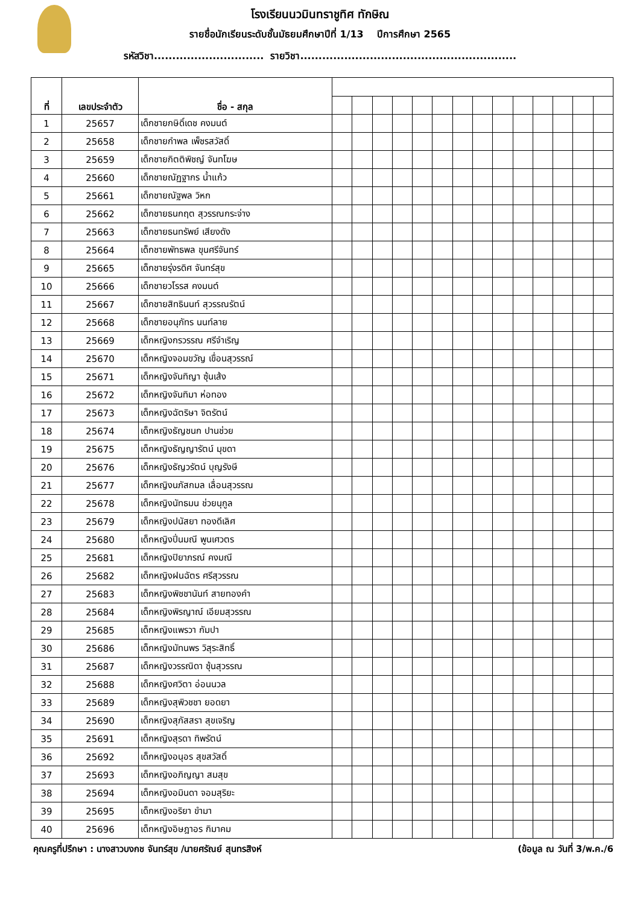โรงเรียนนวมินทราชูทิศ ทักษิณ
รายชื่อนักเรียนระดับชั้นมัธยมศึกษาปีที่ 1/13 ปีการศึกษา 2565
รหัสวิชา.............................. รายวิชา...........................................................
| ที่ | เลขประจำตัว | ชื่อ - สกุล | | | | | | | | | | | | | | |
| --- | --- | --- | --- | --- | --- | --- | --- | --- | --- | --- | --- | --- | --- | --- | --- | --- |
| 1 | 25657 | เด็กชายกษิดิ์เดช คงมนต์ | | | | | | | | | | | | | | |
| 2 | 25658 | เด็กชายกำพล เพ็ชรสวัสดิ์ | | | | | | | | | | | | | | |
| 3 | 25659 | เด็กชายกิตติพิชญ์ จันทโฆษ | | | | | | | | | | | | | | |
| 4 | 25660 | เด็กชายณัฏฐากร น้ำแก้ว | | | | | | | | | | | | | | |
| 5 | 25661 | เด็กชายณัฐพล วิหก | | | | | | | | | | | | | | |
| 6 | 25662 | เด็กชายธนกฤต สุวรรณกระจ่าง | | | | | | | | | | | | | | |
| 7 | 25663 | เด็กชายธนทรัพย์ เสียงดัง | | | | | | | | | | | | | | |
| 8 | 25664 | เด็กชายพัทธพล ขุนศรีจันทร์ | | | | | | | | | | | | | | |
| 9 | 25665 | เด็กชายรุ่งรดิศ จันทร์สุข | | | | | | | | | | | | | | |
| 10 | 25666 | เด็กชายวโรรส คงมนต์ | | | | | | | | | | | | | | |
| 11 | 25667 | เด็กชายสิทธินนท์ สุวรรณรัตน์ | | | | | | | | | | | | | | |
| 12 | 25668 | เด็กชายอนุภัทร นนท์ลาย | | | | | | | | | | | | | | |
| 13 | 25669 | เด็กหญิงกรวรรณ ศรีจำเริญ | | | | | | | | | | | | | | |
| 14 | 25670 | เด็กหญิงจอมขวัญ เขื่อนสุวรรณ์ | | | | | | | | | | | | | | |
| 15 | 25671 | เด็กหญิงจันทิญา ซุ้นเส้ง | | | | | | | | | | | | | | |
| 16 | 25672 | เด็กหญิงจันทิมา ห่อทอง | | | | | | | | | | | | | | |
| 17 | 25673 | เด็กหญิงฉัตริษา จิตรัตน์ | | | | | | | | | | | | | | |
| 18 | 25674 | เด็กหญิงธัญชนก ปานช่วย | | | | | | | | | | | | | | |
| 19 | 25675 | เด็กหญิงธัญญารัตน์ มุขดา | | | | | | | | | | | | | | |
| 20 | 25676 | เด็กหญิงธัญวรัตน์ บุญรังษี | | | | | | | | | | | | | | |
| 21 | 25677 | เด็กหญิงนภัสกมล เลื่อนสุวรรณ | | | | | | | | | | | | | | |
| 22 | 25678 | เด็กหญิงนัทธมน ช่วยนุกูล | | | | | | | | | | | | | | |
| 23 | 25679 | เด็กหญิงปนัสยา ทองดีเลิศ | | | | | | | | | | | | | | |
| 24 | 25680 | เด็กหญิงปิ่นมณี พูนเศวตร | | | | | | | | | | | | | | |
| 25 | 25681 | เด็กหญิงปิยาภรณ์ คงมณี | | | | | | | | | | | | | | |
| 26 | 25682 | เด็กหญิงฝนฉัตร ศรีสุวรรณ | | | | | | | | | | | | | | |
| 27 | 25683 | เด็กหญิงพิชชานันท์ สายทองคำ | | | | | | | | | | | | | | |
| 28 | 25684 | เด็กหญิงพิรญาณ์ เอียมสุวรรณ | | | | | | | | | | | | | | |
| 29 | 25685 | เด็กหญิงแพรวา กัมปา | | | | | | | | | | | | | | |
| 30 | 25686 | เด็กหญิงมัทนพร วิสุระสิทธิ์ | | | | | | | | | | | | | | |
| 31 | 25687 | เด็กหญิงวรรณิดา ซุ้นสุวรรณ | | | | | | | | | | | | | | |
| 32 | 25688 | เด็กหญิงศวิตา อ่อนนวล | | | | | | | | | | | | | | |
| 33 | 25689 | เด็กหญิงสุพิวชชา ยอดยา | | | | | | | | | | | | | | |
| 34 | 25690 | เด็กหญิงสุภัสสรา สุขเจริญ | | | | | | | | | | | | | | |
| 35 | 25691 | เด็กหญิงสุรดา ทิพรัตน์ | | | | | | | | | | | | | | |
| 36 | 25692 | เด็กหญิงอนุอร สุขสวัสดิ์ | | | | | | | | | | | | | | |
| 37 | 25693 | เด็กหญิงอภิญญา สมสุข | | | | | | | | | | | | | | |
| 38 | 25694 | เด็กหญิงอมินดา จอมสุริยะ | | | | | | | | | | | | | | |
| 39 | 25695 | เด็กหญิงอริยา ขำมา | | | | | | | | | | | | | | |
| 40 | 25696 | เด็กหญิงอิษฎาอร กิมาคม | | | | | | | | | | | | | | |
คุณครูที่ปรึกษา : นางสาวบงกช จันทร์สุข /นายศรัณย์ สุนทรสิงห์ (ข้อมูล ณ วันที่ 3/พ.ค./6